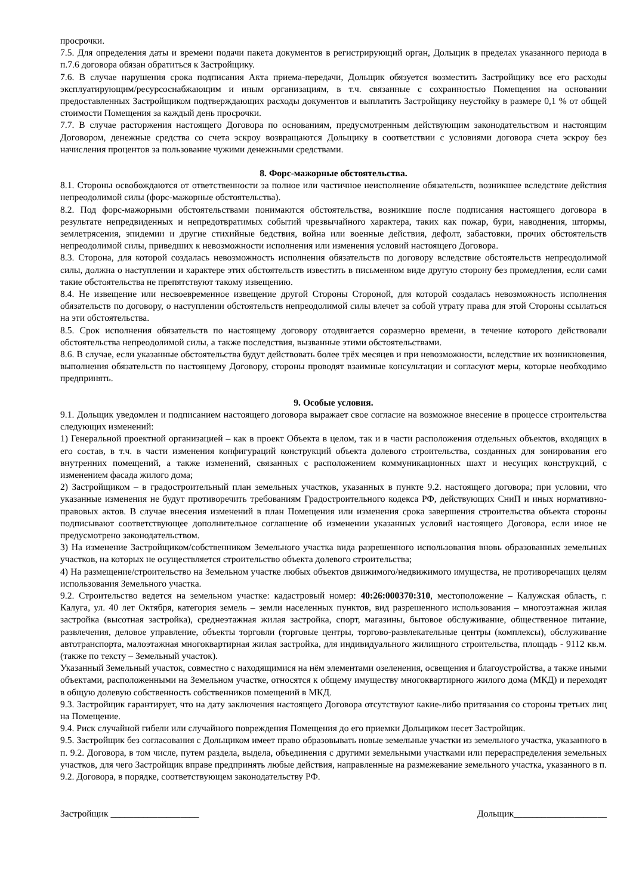просрочки.
7.5. Для определения даты и времени подачи пакета документов в регистрирующий орган, Дольщик в пределах указанного периода в п.7.6 договора обязан обратиться к Застройщику.
7.6. В случае нарушения срока подписания Акта приема-передачи, Дольщик обязуется возместить Застройщику все его расходы эксплуатирующим/ресурсоснабжающим и иным организациям, в т.ч. связанные с сохранностью Помещения на основании предоставленных Застройщиком подтверждающих расходы документов и выплатить Застройщику неустойку в размере 0,1 % от общей стоимости Помещения за каждый день просрочки.
7.7. В случае расторжения настоящего Договора по основаниям, предусмотренным действующим законодательством и настоящим Договором, денежные средства со счета эскроу возвращаются Дольщику в соответствии с условиями договора счета эскроу без начисления процентов за пользование чужими денежными средствами.
8. Форс-мажорные обстоятельства.
8.1. Стороны освобождаются от ответственности за полное или частичное неисполнение обязательств, возникшее вследствие действия непреодолимой силы (форс-мажорные обстоятельства).
8.2. Под форс-мажорными обстоятельствами понимаются обстоятельства, возникшие после подписания настоящего договора в результате непредвиденных и непредотвратимых событий чрезвычайного характера, таких как пожар, бури, наводнения, штормы, землетрясения, эпидемии и другие стихийные бедствия, война или военные действия, дефолт, забастовки, прочих обстоятельств непреодолимой силы, приведших к невозможности исполнения или изменения условий настоящего Договора.
8.3. Сторона, для которой создалась невозможность исполнения обязательств по договору вследствие обстоятельств непреодолимой силы, должна о наступлении и характере этих обстоятельств известить в письменном виде другую сторону без промедления, если сами такие обстоятельства не препятствуют такому извещению.
8.4. Не извещение или несвоевременное извещение другой Стороны Стороной, для которой создалась невозможность исполнения обязательств по договору, о наступлении обстоятельств непреодолимой силы влечет за собой утрату права для этой Стороны ссылаться на эти обстоятельства.
8.5. Срок исполнения обязательств по настоящему договору отодвигается соразмерно времени, в течение которого действовали обстоятельства непреодолимой силы, а также последствия, вызванные этими обстоятельствами.
8.6. В случае, если указанные обстоятельства будут действовать более трёх месяцев и при невозможности, вследствие их возникновения, выполнения обязательств по настоящему Договору, стороны проводят взаимные консультации и согласуют меры, которые необходимо предпринять.
9. Особые условия.
9.1. Дольщик уведомлен и подписанием настоящего договора выражает свое согласие на возможное внесение в процессе строительства следующих изменений:
1) Генеральной проектной организацией – как в проект Объекта в целом, так и в части расположения отдельных объектов, входящих в его состав, в т.ч. в части изменения конфигураций конструкций объекта долевого строительства, созданных для зонирования его внутренних помещений, а также изменений, связанных с расположением коммуникационных шахт и несущих конструкций, с изменением фасада жилого дома;
2) Застройщиком – в градостроительный план земельных участков, указанных в пункте 9.2. настоящего договора; при условии, что указанные изменения не будут противоречить требованиям Градостроительного кодекса РФ, действующих СниП и иных нормативно-правовых актов. В случае внесения изменений в план Помещения или изменения срока завершения строительства объекта стороны подписывают соответствующее дополнительное соглашение об изменении указанных условий настоящего Договора, если иное не предусмотрено законодательством.
3) На изменение Застройщиком/собственником Земельного участка вида разрешенного использования вновь образованных земельных участков, на которых не осуществляется строительство объекта долевого строительства;
4) На размещение/строительство на Земельном участке любых объектов движимого/недвижимого имущества, не противоречащих целям использования Земельного участка.
9.2. Строительство ведется на земельном участке: кадастровый номер: 40:26:000370:310, местоположение – Калужская область, г. Калуга, ул. 40 лет Октября, категория земель – земли населенных пунктов, вид разрешенного использования – многоэтажная жилая застройка (высотная застройка), среднеэтажная жилая застройка, спорт, магазины, бытовое обслуживание, общественное питание, развлечения, деловое управление, объекты торговли (торговые центры, торгово-развлекательные центры (комплексы), обслуживание автотранспорта, малоэтажная многоквартирная жилая застройка, для индивидуального жилищного строительства, площадь - 9112 кв.м. (также по тексту – Земельный участок).
Указанный Земельный участок, совместно с находящимися на нём элементами озеленения, освещения и благоустройства, а также иными объектами, расположенными на Земельном участке, относятся к общему имуществу многоквартирного жилого дома (МКД) и переходят в общую долевую собственность собственников помещений в МКД.
9.3. Застройщик гарантирует, что на дату заключения настоящего Договора отсутствуют какие-либо притязания со стороны третьих лиц на Помещение.
9.4. Риск случайной гибели или случайного повреждения Помещения до его приемки Дольщиком несет Застройщик.
9.5. Застройщик без согласования с Дольщиком имеет право образовывать новые земельные участки из земельного участка, указанного в п. 9.2. Договора, в том числе, путем раздела, выдела, объединения с другими земельными участками или перераспределения земельных участков, для чего Застройщик вправе предпринять любые действия, направленные на размежевание земельного участка, указанного в п. 9.2. Договора, в порядке, соответствующем законодательству РФ.
Застройщик ___________________ Дольщик____________________